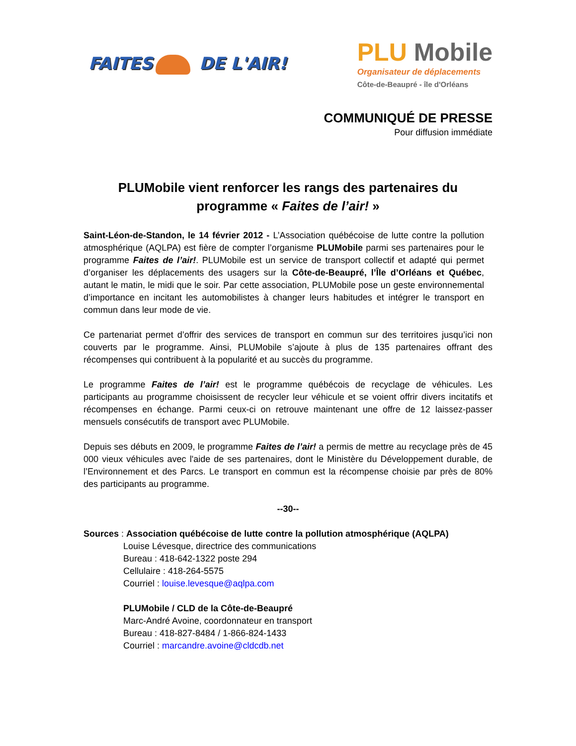FAITES DE L'AIR!
PLU Mobile
Organisateur de déplacements
Côte-de-Beaupré - île d'Orléans
COMMUNIQUÉ DE PRESSE
Pour diffusion immédiate
PLUMobile vient renforcer les rangs des partenaires du programme « Faites de l’air! »
Saint-Léon-de-Standon, le 14 février 2012 - L’Association québécoise de lutte contre la pollution atmosphérique (AQLPA) est fière de compter l’organisme PLUMobile parmi ses partenaires pour le programme Faites de l’air!. PLUMobile est un service de transport collectif et adapté qui permet d’organiser les déplacements des usagers sur la Côte-de-Beaupré, l’Île d’Orléans et Québec, autant le matin, le midi que le soir. Par cette association, PLUMobile pose un geste environnemental d’importance en incitant les automobilistes à changer leurs habitudes et intégrer le transport en commun dans leur mode de vie.
Ce partenariat permet d’offrir des services de transport en commun sur des territoires jusqu’ici non couverts par le programme. Ainsi, PLUMobile s’ajoute à plus de 135 partenaires offrant des récompenses qui contribuent à la popularité et au succès du programme.
Le programme Faites de l’air! est le programme québécois de recyclage de véhicules. Les participants au programme choisissent de recycler leur véhicule et se voient offrir divers incitatifs et récompenses en échange. Parmi ceux-ci on retrouve maintenant une offre de 12 laissez-passer mensuels consécutifs de transport avec PLUMobile.
Depuis ses débuts en 2009, le programme Faites de l’air! a permis de mettre au recyclage près de 45 000 vieux véhicules avec l'aide de ses partenaires, dont le Ministère du Développement durable, de l’Environnement et des Parcs. Le transport en commun est la récompense choisie par près de 80% des participants au programme.
--30--
Sources : Association québécoise de lutte contre la pollution atmosphérique (AQLPA)
Louise Lévesque, directrice des communications
Bureau : 418-642-1322 poste 294
Cellulaire : 418-264-5575
Courriel : louise.levesque@aqlpa.com
PLUMobile / CLD de la Côte-de-Beaupré
Marc-André Avoine, coordonnateur en transport
Bureau : 418-827-8484 / 1-866-824-1433
Courriel : marcandre.avoine@cldcdb.net